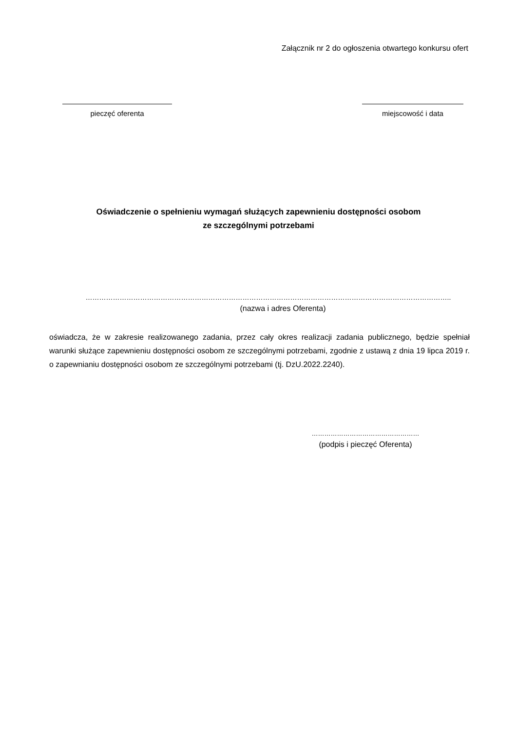Załącznik nr 2 do ogłoszenia otwartego konkursu ofert
pieczęć oferenta miejscowość i data
Oświadczenie o spełnieniu wymagań służących zapewnieniu dostępności osobom
ze szczególnymi potrzebami
……………………………………………………………………………………………………………………………………………..
(nazwa i adres Oferenta)
oświadcza, że w zakresie realizowanego zadania, przez cały okres realizacji zadania publicznego, będzie spełniał warunki służące zapewnieniu dostępności osobom ze szczególnymi potrzebami, zgodnie z ustawą z dnia 19 lipca 2019 r. o zapewnianiu dostępności osobom ze szczególnymi potrzebami (tj. DzU.2022.2240).
……………………………………………
(podpis i pieczęć Oferenta)